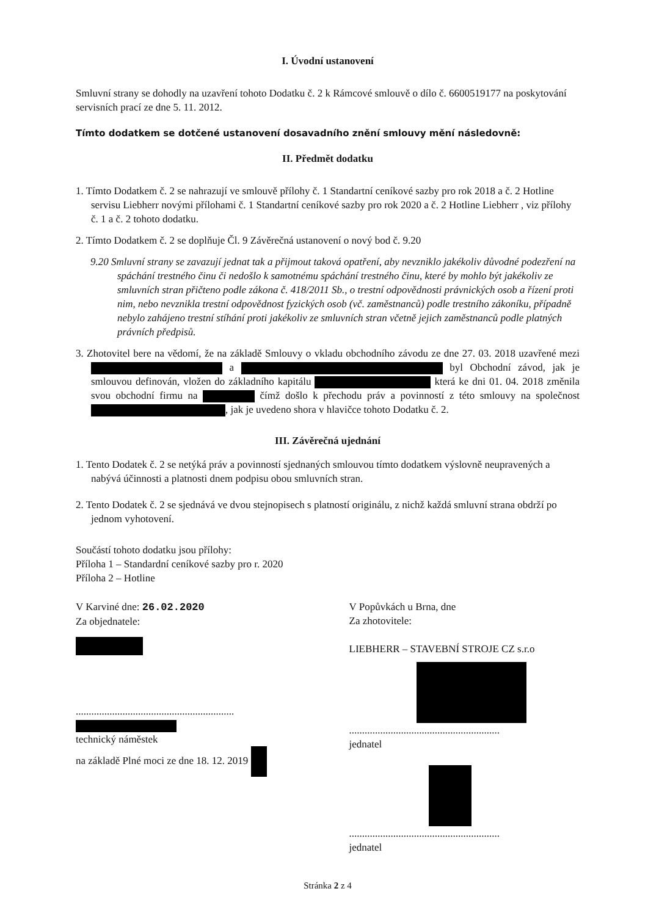I. Úvodní ustanovení
Smluvní strany se dohodly na uzavření tohoto Dodatku č. 2 k Rámcové smlouvě o dílo č. 6600519177 na poskytování servisních prací ze dne 5. 11. 2012.
Tímto dodatkem se dotčené ustanovení dosavadního znění smlouvy mění následovně:
II. Předmět dodatku
1. Tímto Dodatkem č. 2 se nahrazují ve smlouvě přílohy č. 1 Standartní ceníkové sazby pro rok 2018 a č. 2 Hotline servisu Liebherr novými přílohami č. 1 Standartní ceníkové sazby pro rok 2020 a č. 2 Hotline Liebherr , viz přílohy č. 1 a č. 2 tohoto dodatku.
2. Tímto Dodatkem č. 2 se doplňuje Čl. 9 Závěrečná ustanovení o nový bod č. 9.20
9.20 Smluvní strany se zavazují jednat tak a přijmout taková opatření, aby nevzniklo jakékoliv důvodné podezření na spáchání trestného činu či nedošlo k samotnému spáchání trestného činu, které by mohlo být jakékoliv ze smluvních stran přičteno podle zákona č. 418/2011 Sb., o trestní odpovědnosti právnických osob a řízení proti nim, nebo nevznikla trestní odpovědnost fyzických osob (vč. zaměstnanců) podle trestního zákoníku, případně nebylo zahájeno trestní stíhání proti jakékoliv ze smluvních stran včetně jejich zaměstnanců podle platných právních předpisů.
3. Zhotovitel bere na vědomí, že na základě Smlouvy o vkladu obchodního závodu ze dne 27. 03. 2018 uzavřené mezi a byl Obchodní závod, jak je smlouvou definován, vložen do základního kapitálu která ke dni 01. 04. 2018 změnila svou obchodní firmu na čímž došlo k přechodu práv a povinností z této smlouvy na společnost , jak je uvedeno shora v hlavičce tohoto Dodatku č. 2.
III. Závěrečná ujednání
1. Tento Dodatek č. 2 se netýká práv a povinností sjednaných smlouvou tímto dodatkem výslovně neupravených a nabývá účinnosti a platnosti dnem podpisu obou smluvních stran.
2. Tento Dodatek č. 2 se sjednává ve dvou stejnopisech s platností originálu, z nichž každá smluvní strana obdrží po jednom vyhotovení.
Součástí tohoto dodatku jsou přílohy:
Příloha 1 – Standardní ceníkové sazby pro r. 2020
Příloha 2 – Hotline
V Karviné dne: 26.02.2020
Za objednatele:
.............................................................
technický náměstek
na základě Plné moci ze dne 18. 12. 2019
V Popůvkách u Brna, dne
Za zhotovitele:
LIEBHERR – STAVEBNÍ STROJE CZ s.r.o
..........................................................
jednatel
..........................................................
jednatel
Stránka 2 z 4